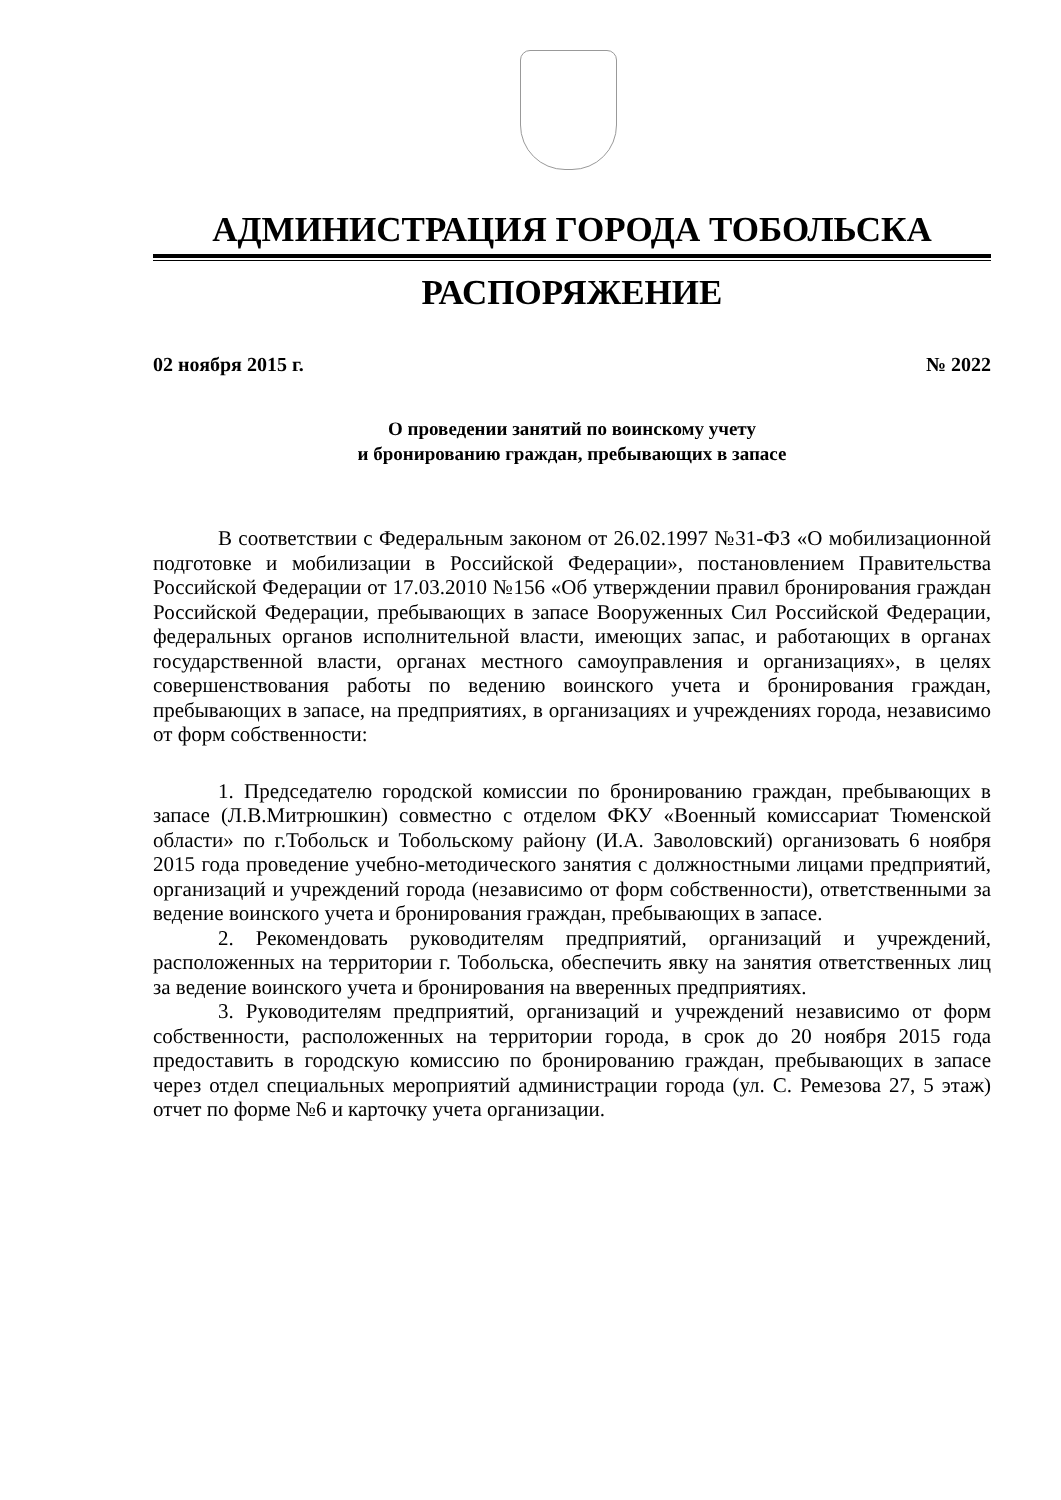АДМИНИСТРАЦИЯ ГОРОДА ТОБОЛЬСКА
РАСПОРЯЖЕНИЕ
02 ноября 2015 г. № 2022
О проведении занятий по воинскому учету
и бронированию граждан, пребывающих в запасе
В соответствии с Федеральным законом от 26.02.1997 №31-ФЗ «О мобилизационной подготовке и мобилизации в Российской Федерации», постановлением Правительства Российской Федерации от 17.03.2010 №156 «Об утверждении правил бронирования граждан Российской Федерации, пребывающих в запасе Вооруженных Сил Российской Федерации, федеральных органов исполнительной власти, имеющих запас, и работающих в органах государственной власти, органах местного самоуправления и организациях», в целях совершенствования работы по ведению воинского учета и бронирования граждан, пребывающих в запасе, на предприятиях, в организациях и учреждениях города, независимо от форм собственности:
1. Председателю городской комиссии по бронированию граждан, пребывающих в запасе (Л.В.Митрюшкин) совместно с отделом ФКУ «Военный комиссариат Тюменской области» по г.Тобольск и Тобольскому району (И.А. Заволовский) организовать 6 ноября 2015 года проведение учебно-методического занятия с должностными лицами предприятий, организаций и учреждений города (независимо от форм собственности), ответственными за ведение воинского учета и бронирования граждан, пребывающих в запасе.
2. Рекомендовать руководителям предприятий, организаций и учреждений, расположенных на территории г. Тобольска, обеспечить явку на занятия ответственных лиц за ведение воинского учета и бронирования на вверенных предприятиях.
3. Руководителям предприятий, организаций и учреждений независимо от форм собственности, расположенных на территории города, в срок до 20 ноября 2015 года предоставить в городскую комиссию по бронированию граждан, пребывающих в запасе через отдел специальных мероприятий администрации города (ул. С. Ремезова 27, 5 этаж) отчет по форме №6 и карточку учета организации.